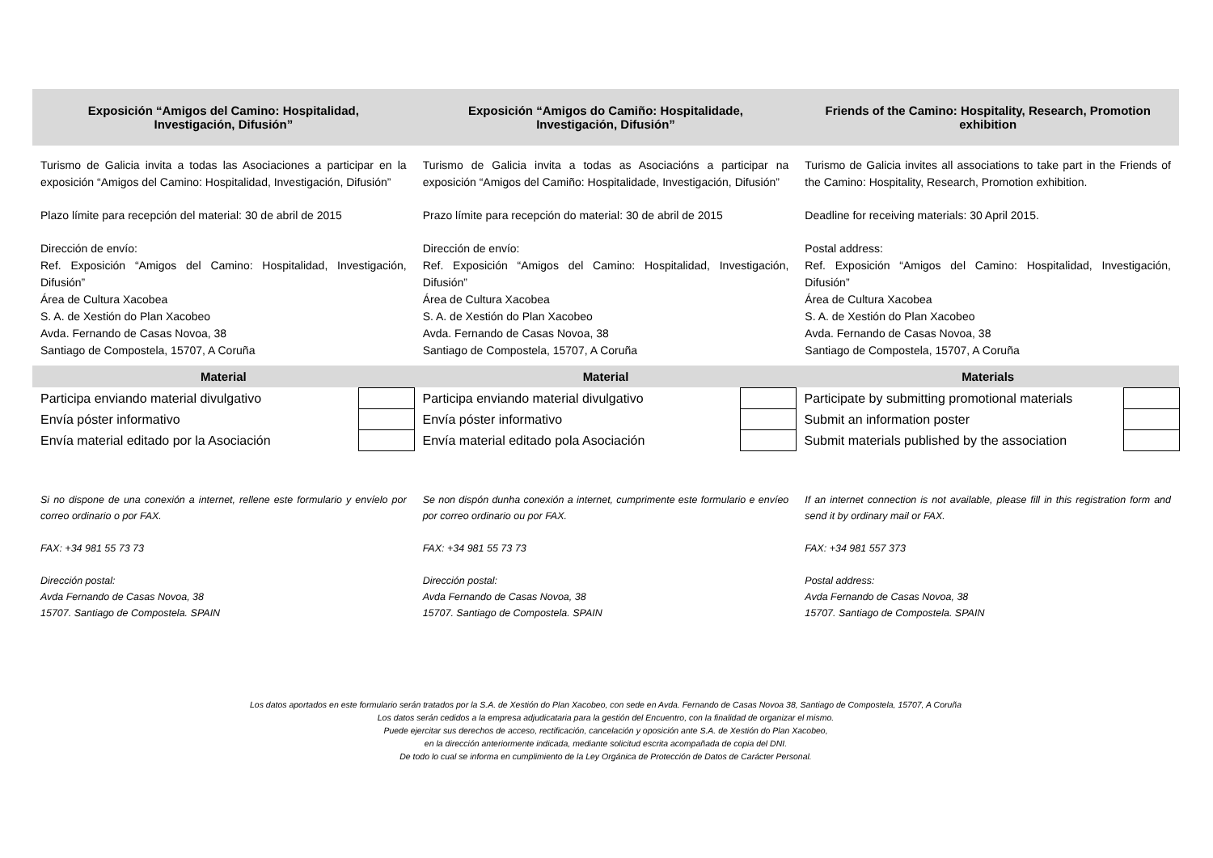| Exposición “Amigos del Camino: Hospitalidad, Investigación, Difusión” | Exposición “Amigos do Camiño: Hospitalidade, Investigación, Difusión” | Friends of the Camino: Hospitality, Research, Promotion exhibition |
| Turismo de Galicia invita a todas las Asociaciones a participar en la exposición “Amigos del Camino: Hospitalidad, Investigación, Difusión” Plazo límite para recepción del material: 30 de abril de 2015 Dirección de envío: Ref. Exposición “Amigos del Camino: Hospitalidad, Investigación, Difusión” Área de Cultura Xacobea S. A. de Xestión do Plan Xacobeo Avda. Fernando de Casas Novoa, 38 Santiago de Compostela, 15707, A Coruña | Turismo de Galicia invita a todas as Asociacións a participar na exposición “Amigos del Camiño: Hospitalidade, Investigación, Difusión” Prazo límite para recepción do material: 30 de abril de 2015 Dirección de envío: Ref. Exposición “Amigos del Camino: Hospitalidad, Investigación, Difusión” Área de Cultura Xacobea S. A. de Xestión do Plan Xacobeo Avda. Fernando de Casas Novoa, 38 Santiago de Compostela, 15707, A Coruña | Turismo de Galicia invites all associations to take part in the Friends of the Camino: Hospitality, Research, Promotion exhibition. Deadline for receiving materials: 30 April 2015. Postal address: Ref. Exposición “Amigos del Camino: Hospitalidad, Investigación, Difusión” Área de Cultura Xacobea S. A. de Xestión do Plan Xacobeo Avda. Fernando de Casas Novoa, 38 Santiago de Compostela, 15707, A Coruña |
| Material | Material | Materials |
| Participa enviando material divulgativo | | Participa enviando material divulgativo | | Participate by submitting promotional materials | |
| Envía póster informativo | | Envía póster informativo | | Submit an information poster | |
| Envía material editado por la Asociación | | Envía material editado pola Asociación | | Submit materials published by the association | |
| Si no dispone de una conexión a internet, rellene este formulario y envíelo por correo ordinario o por FAX. FAX: +34 981 55 73 73 Dirección postal: Avda Fernando de Casas Novoa, 38 15707. Santiago de Compostela. SPAIN | Se non dispón dunha conexión a internet, cumprimente este formulario e envíeo por correo ordinario ou por FAX. FAX: +34 981 55 73 73 Dirección postal: Avda Fernando de Casas Novoa, 38 15707. Santiago de Compostela. SPAIN | If an internet connection is not available, please fill in this registration form and send it by ordinary mail or FAX. FAX: +34 981 557 373 Postal address: Avda Fernando de Casas Novoa, 38 15707. Santiago de Compostela. SPAIN |
Los datos aportados en este formulario serán tratados por la S.A. de Xestión do Plan Xacobeo, con sede en Avda. Fernando de Casas Novoa 38, Santiago de Compostela, 15707, A Coruña
Los datos serán cedidos a la empresa adjudicataria para la gestión del Encuentro, con la finalidad de organizar el mismo.
Puede ejercitar sus derechos de acceso, rectificación, cancelación y oposición ante S.A. de Xestión do Plan Xacobeo,
en la dirección anteriormente indicada, mediante solicitud escrita acompañada de copia del DNI.
De todo lo cual se informa en cumplimiento de la Ley Orgánica de Protección de Datos de Carácter Personal.